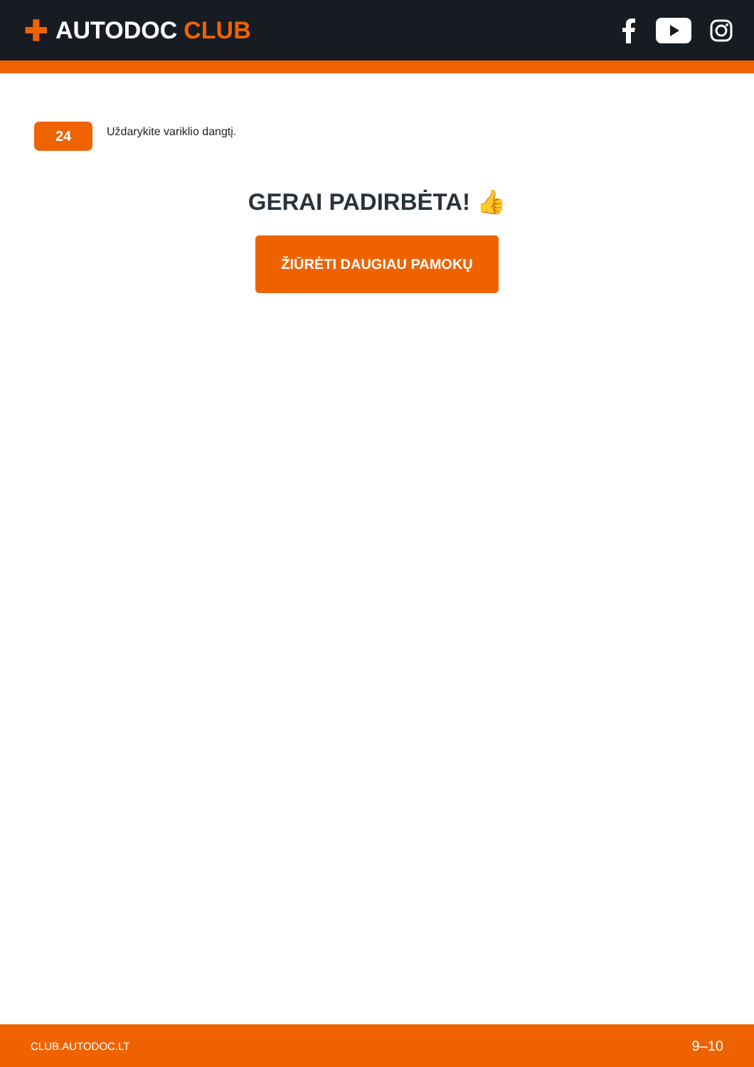✚ AUTODOC CLUB
24
Uždarykite variklio dangtį.
GERAI PADIRBĖTA! 👍
ŽIŪRĖTI DAUGIAU PAMOKŲ
CLUB.AUTODOC.LT 9–10